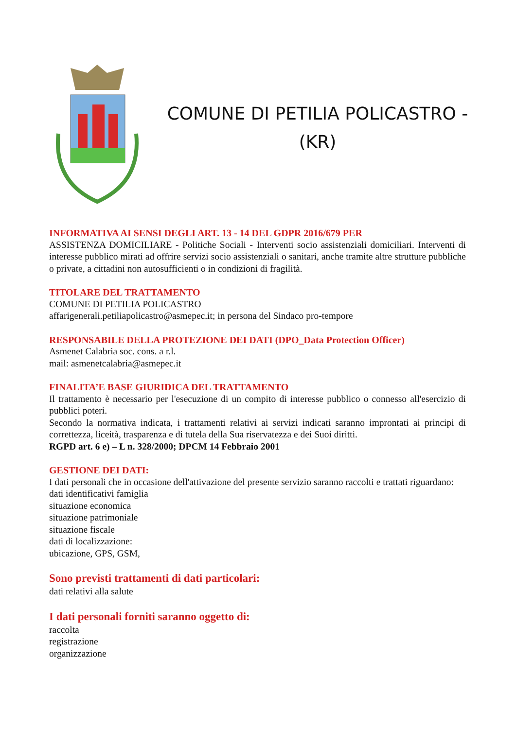COMUNE DI PETILIA POLICASTRO -
(KR)
INFORMATIVA AI SENSI DEGLI ART. 13 - 14 DEL GDPR 2016/679 PER
ASSISTENZA DOMICILIARE - Politiche Sociali - Interventi socio assistenziali domiciliari. Interventi di interesse pubblico mirati ad offrire servizi socio assistenziali o sanitari, anche tramite altre strutture pubbliche o private, a cittadini non autosufficienti o in condizioni di fragilità.
TITOLARE DEL TRATTAMENTO
COMUNE DI PETILIA POLICASTRO
affarigenerali.petiliapolicastro@asmepec.it; in persona del Sindaco pro-tempore
RESPONSABILE DELLA PROTEZIONE DEI DATI (DPO_Data Protection Officer)
Asmenet Calabria soc. cons. a r.l.
mail: asmenetcalabria@asmepec.it
FINALITA’E BASE GIURIDICA DEL TRATTAMENTO
Il trattamento è necessario per l'esecuzione di un compito di interesse pubblico o connesso all'esercizio di pubblici poteri.
Secondo la normativa indicata, i trattamenti relativi ai servizi indicati saranno improntati ai principi di correttezza, liceità, trasparenza e di tutela della Sua riservatezza e dei Suoi diritti.
RGPD art. 6 e) – L n. 328/2000; DPCM 14 Febbraio 2001
GESTIONE DEI DATI:
I dati personali che in occasione dell'attivazione del presente servizio saranno raccolti e trattati riguardano:
dati identificativi famiglia
situazione economica
situazione patrimoniale
situazione fiscale
dati di localizzazione:
ubicazione, GPS, GSM,
Sono previsti trattamenti di dati particolari:
dati relativi alla salute
I dati personali forniti saranno oggetto di:
raccolta
registrazione
organizzazione